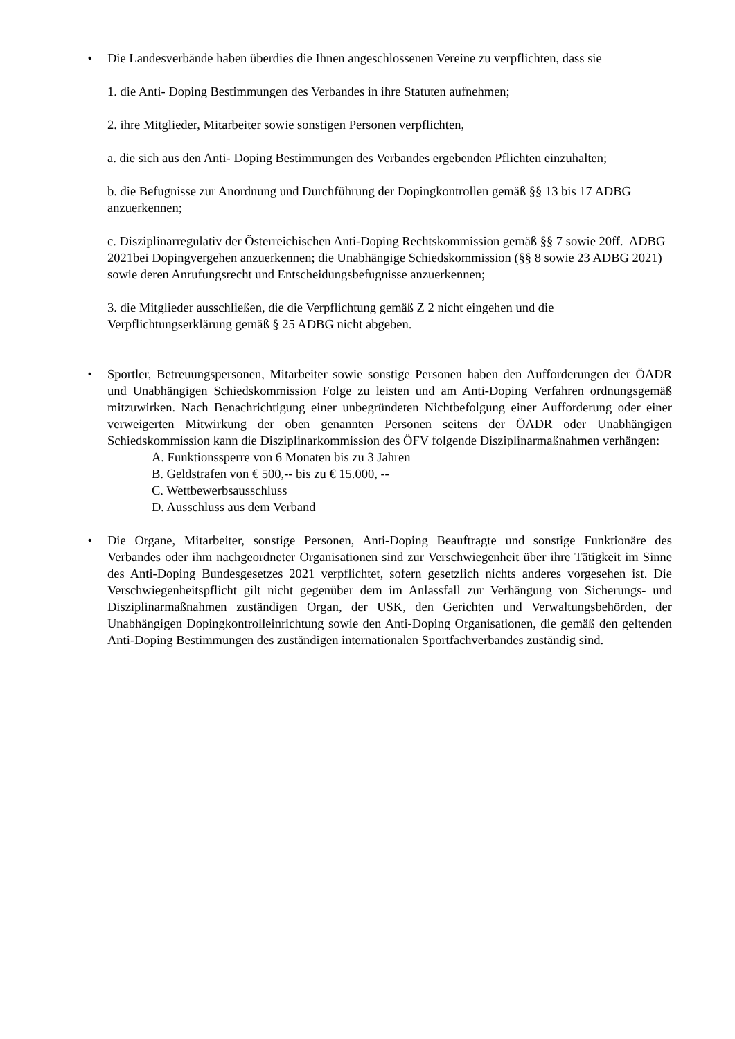• Die Landesverbände haben überdies die Ihnen angeschlossenen Vereine zu verpflichten, dass sie
1. die Anti- Doping Bestimmungen des Verbandes in ihre Statuten aufnehmen;
2. ihre Mitglieder, Mitarbeiter sowie sonstigen Personen verpflichten,
a. die sich aus den Anti- Doping Bestimmungen des Verbandes ergebenden Pflichten einzuhalten;
b. die Befugnisse zur Anordnung und Durchführung der Dopingkontrollen gemäß §§ 13 bis 17 ADBG anzuerkennen;
c. Disziplinarregulativ der Österreichischen Anti-Doping Rechtskommission gemäß §§ 7 sowie 20ff. ADBG 2021bei Dopingvergehen anzuerkennen; die Unabhängige Schiedskommission (§§ 8 sowie 23 ADBG 2021) sowie deren Anrufungsrecht und Entscheidungsbefugnisse anzuerkennen;
3. die Mitglieder ausschließen, die die Verpflichtung gemäß Z 2 nicht eingehen und die Verpflichtungserklärung gemäß § 25 ADBG nicht abgeben.
• Sportler, Betreuungspersonen, Mitarbeiter sowie sonstige Personen haben den Aufforderungen der ÖADR und Unabhängigen Schiedskommission Folge zu leisten und am Anti-Doping Verfahren ordnungsgemäß mitzuwirken. Nach Benachrichtigung einer unbegründeten Nichtbefolgung einer Aufforderung oder einer verweigerten Mitwirkung der oben genannten Personen seitens der ÖADR oder Unabhängigen Schiedskommission kann die Disziplinarkommission des ÖFV folgende Disziplinarmaßnahmen verhängen:
A. Funktionssperre von 6 Monaten bis zu 3 Jahren
B. Geldstrafen von € 500,-- bis zu € 15.000, --
C. Wettbewerbsausschluss
D. Ausschluss aus dem Verband
• Die Organe, Mitarbeiter, sonstige Personen, Anti-Doping Beauftragte und sonstige Funktionäre des Verbandes oder ihm nachgeordneter Organisationen sind zur Verschwiegenheit über ihre Tätigkeit im Sinne des Anti-Doping Bundesgesetzes 2021 verpflichtet, sofern gesetzlich nichts anderes vorgesehen ist. Die Verschwiegenheitspflicht gilt nicht gegenüber dem im Anlassfall zur Verhängung von Sicherungs- und Disziplinarmaßnahmen zuständigen Organ, der USK, den Gerichten und Verwaltungsbehörden, der Unabhängigen Dopingkontrolleinrichtung sowie den Anti-Doping Organisationen, die gemäß den geltenden Anti-Doping Bestimmungen des zuständigen internationalen Sportfachverbandes zuständig sind.